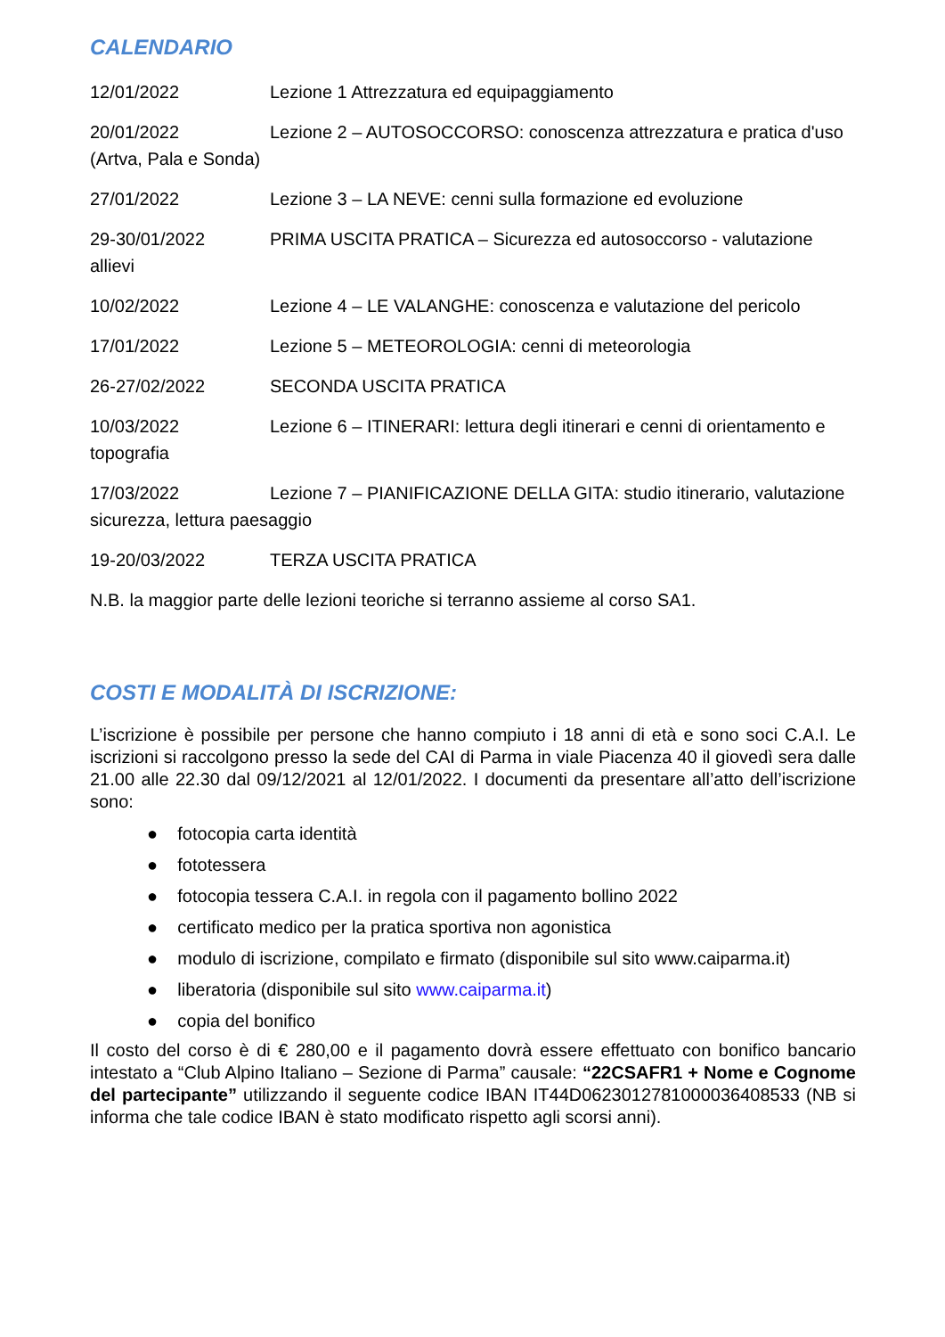CALENDARIO
12/01/2022 Lezione 1 Attrezzatura ed equipaggiamento
20/01/2022 Lezione 2 – AUTOSOCCORSO: conoscenza attrezzatura e pratica d'uso (Artva, Pala e Sonda)
27/01/2022 Lezione 3 – LA NEVE: cenni sulla formazione ed evoluzione
29-30/01/2022 PRIMA USCITA PRATICA – Sicurezza ed autosoccorso - valutazione allievi
10/02/2022 Lezione 4 – LE VALANGHE: conoscenza e valutazione del pericolo
17/01/2022 Lezione 5 – METEOROLOGIA: cenni di meteorologia
26-27/02/2022 SECONDA USCITA PRATICA
10/03/2022 Lezione 6 – ITINERARI: lettura degli itinerari e cenni di orientamento e topografia
17/03/2022 Lezione 7 – PIANIFICAZIONE DELLA GITA: studio itinerario, valutazione sicurezza, lettura paesaggio
19-20/03/2022 TERZA USCITA PRATICA
N.B. la maggior parte delle lezioni teoriche si terranno assieme al corso SA1.
COSTI E MODALITÀ DI ISCRIZIONE:
L’iscrizione è possibile per persone che hanno compiuto i 18 anni di età e sono soci C.A.I. Le iscrizioni si raccolgono presso la sede del CAI di Parma in viale Piacenza 40 il giovedì sera dalle 21.00 alle 22.30 dal 09/12/2021 al 12/01/2022. I documenti da presentare all’atto dell’iscrizione sono:
● fotocopia carta identità
● fototessera
● fotocopia tessera C.A.I. in regola con il pagamento bollino 2022
● certificato medico per la pratica sportiva non agonistica
● modulo di iscrizione, compilato e firmato (disponibile sul sito www.caiparma.it)
● liberatoria (disponibile sul sito www.caiparma.it)
● copia del bonifico
Il costo del corso è di € 280,00 e il pagamento dovrà essere effettuato con bonifico bancario intestato a “Club Alpino Italiano – Sezione di Parma” causale: “22CSAFR1 + Nome e Cognome del partecipante” utilizzando il seguente codice IBAN IT44D0623012781000036408533 (NB si informa che tale codice IBAN è stato modificato rispetto agli scorsi anni).